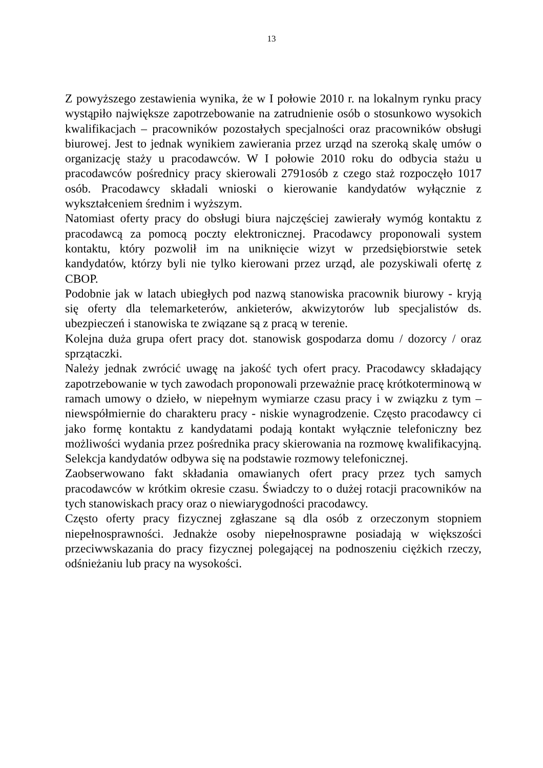13
Z powyższego zestawienia wynika, że w I połowie 2010 r. na lokalnym rynku pracy wystąpiło największe zapotrzebowanie na zatrudnienie osób o stosunkowo wysokich kwalifikacjach – pracowników pozostałych specjalności oraz pracowników obsługi biurowej. Jest to jednak wynikiem zawierania przez urząd na szeroką skalę umów o organizację staży u pracodawców. W I połowie 2010 roku do odbycia stażu u pracodawców pośrednicy pracy skierowali 2791osób z czego staż rozpoczęło 1017 osób. Pracodawcy składali wnioski o kierowanie kandydatów wyłącznie z wykształceniem średnim i wyższym.
Natomiast oferty pracy do obsługi biura najczęściej zawierały wymóg kontaktu z pracodawcą za pomocą poczty elektronicznej. Pracodawcy proponowali system kontaktu, który pozwolił im na uniknięcie wizyt w przedsiębiorstwie setek kandydatów, którzy byli nie tylko kierowani przez urząd, ale pozyskiwali ofertę z CBOP.
Podobnie jak w latach ubiegłych pod nazwą stanowiska pracownik biurowy - kryją się oferty dla telemarketerów, ankieterów, akwizytorów lub specjalistów ds. ubezpieczeń i stanowiska te związane są z pracą w terenie.
Kolejna duża grupa ofert pracy dot. stanowisk gospodarza domu / dozorcy / oraz sprzątaczki.
Należy jednak zwrócić uwagę na jakość tych ofert pracy. Pracodawcy składający zapotrzebowanie w tych zawodach proponowali przeważnie pracę krótkoterminową w ramach umowy o dzieło, w niepełnym wymiarze czasu pracy i w związku z tym – niewspółmiernie do charakteru pracy - niskie wynagrodzenie. Często pracodawcy ci jako formę kontaktu z kandydatami podają kontakt wyłącznie telefoniczny bez możliwości wydania przez pośrednika pracy skierowania na rozmowę kwalifikacyjną. Selekcja kandydatów odbywa się na podstawie rozmowy telefonicznej.
Zaobserwowano fakt składania omawianych ofert pracy przez tych samych pracodawców w krótkim okresie czasu. Świadczy to o dużej rotacji pracowników na tych stanowiskach pracy oraz o niewiarygodności pracodawcy.
Często oferty pracy fizycznej zgłaszane są dla osób z orzeczonym stopniem niepełnosprawności. Jednakże osoby niepełnosprawne posiadają w większości przeciwwskazania do pracy fizycznej polegającej na podnoszeniu ciężkich rzeczy, odśnieżaniu lub pracy na wysokości.